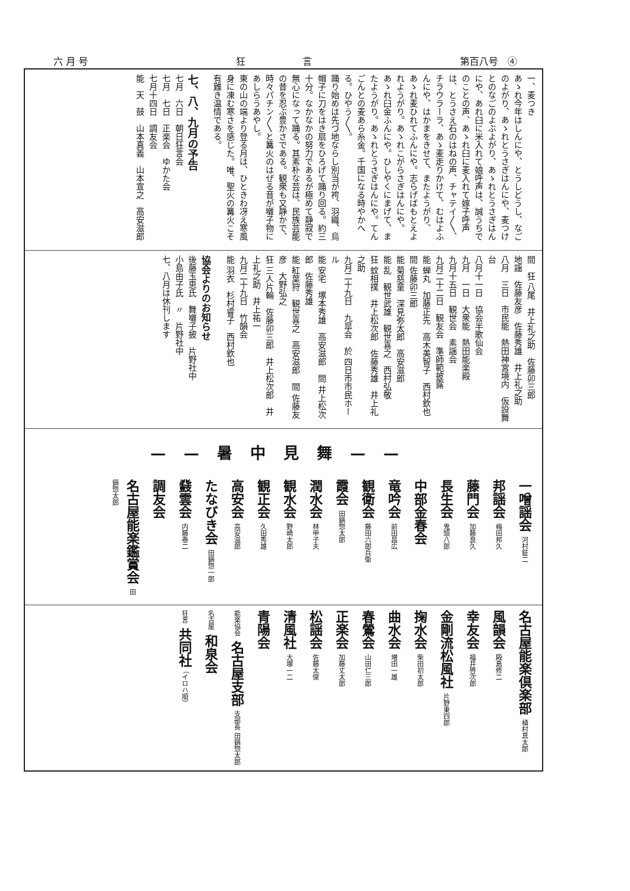六 月 号 狂　　　　　　言 第百八号　④
一、麦つき
あゝれ今年はしんにや、とうしどうし、なごのよがり、あゝれとうさぎはんにや、麦つけとのなごのよぶよがり、あゝれとうさぎはんにや、あれ臼に米入れて娘呼声は、誠うちでのことの声、あゝれ臼に麦入れて嫁子呼声は、とうさえ石のはねの声、チャテイ〳〵、チラウラーラ、あゝ麦走りかけて、むはよふんにや、はかまをきせて、またようがり、あゝれ麦ひれてふんにや。志らげばもとえよれようがり。あゝれこがらさぎはんにや。あゝれ臼金ふんにや。ひしやくにまげて、またようがり。あゝれとうさぎはんにや。てんごんとの麦あら糸金。千国になる時やかへる。ひやう〳〵。
踊り始めは先づ地ならし別当が袴、羽織、烏帽子に刀をはき扇をひろげて踊り回る。約三十分。なかなかの努力であるが極めて静寂で無心になって踊る。其素朴な芸は、民族芸能の昔を忍ぶ豊かさである。観衆も又静かで、時々パチン〳〵と篝火のはぜる音が囃子物にあしらうあやし。
東の山の端より登る月は、ひときわ冴え寒風身に凍む寒さを感じた。唯、聖火の篝火こそ有難き温情である。
七、八、九月の予告
七月　六日　朝日狂言会
七月　七日　正楽会　ゆかた会
七月十四日　調友会
能　天　鼓　山本真義　山本宣之　高安滋郎
間　狂 八尾　井上礼之助　佐藤卯三郎
地謡　佐藤友彦　佐藤秀雄　井上礼之助
八月　三日　市民能　熱田神宮境内　仮設舞台
八月十一日　協会半歌仙会
九月　一日　大衆能　熱田能楽殿
九月十五日　観世会　素謡会
九月二十二日　観友会　準師範披露
能 蝉丸　加藤正先　高木美智子　西村欽也　間 佐藤卯三郎
能 菊慈童　深見弥太郎　高安滋郎
能 乱　観世武雄　観世喜之　西村弘敬
狂 蚊相撲　井上松次郎　佐藤秀雄　井上礼之助
九月二十九日　九皐会　於 四日市市民ホール
能 安宅　塚本秀雄　高安滋郎　間 井上松次郎　佐藤秀雄
能 紅葉狩　観世喜之　高安滋郎　間 佐藤友彦　大野弘之
狂 三人片輪　佐藤卯三郎　井上松次郎　井上礼之助　井上祐一
九月二十九日　竹韻会
能 羽衣　杉村睿子　西村欽也
協会よりのお知らせ
後藤玉恵氏　舞囃子披　片野社中
小島由子氏　〃　片野社中
七、八月は休刊します
——暑中見舞——
一噌謡会 河村鉦二
邦謡会 梅田邦久
藤門会 加藤良久
長生会 鬼頭八郎
中部金春会
竜吟会 前田昌広
観衛会 藤田六郎兵衛
霞会 田鍋惣太郎
潤水会 林甲子夫
観水会 野崎太郎
観正会 久田秀雄
高安会 高安滋郎
たなびき会 田鍋惣一郎
鼗雲会 内藤泰二
調友会
名古屋能楽鑑賞会 田鍋惣太郎
名古屋能楽倶楽部 植村真太郎
風韻会 殿島修二
幸友会 福井啓次郎
金剛流松風社 片野東四郎
掬水会 柴田初太郎
曲水会 増田一雄
春鶯会 山田仁三郎
正楽会 加藤丈太郎
松謡会 佐藤太俊
清風社 大塚一二
青陽会
能楽協会 名古屋支部 支部長 田鍋惣太郎
名古屋 和泉会
狂言 共同社 （イロハ順）